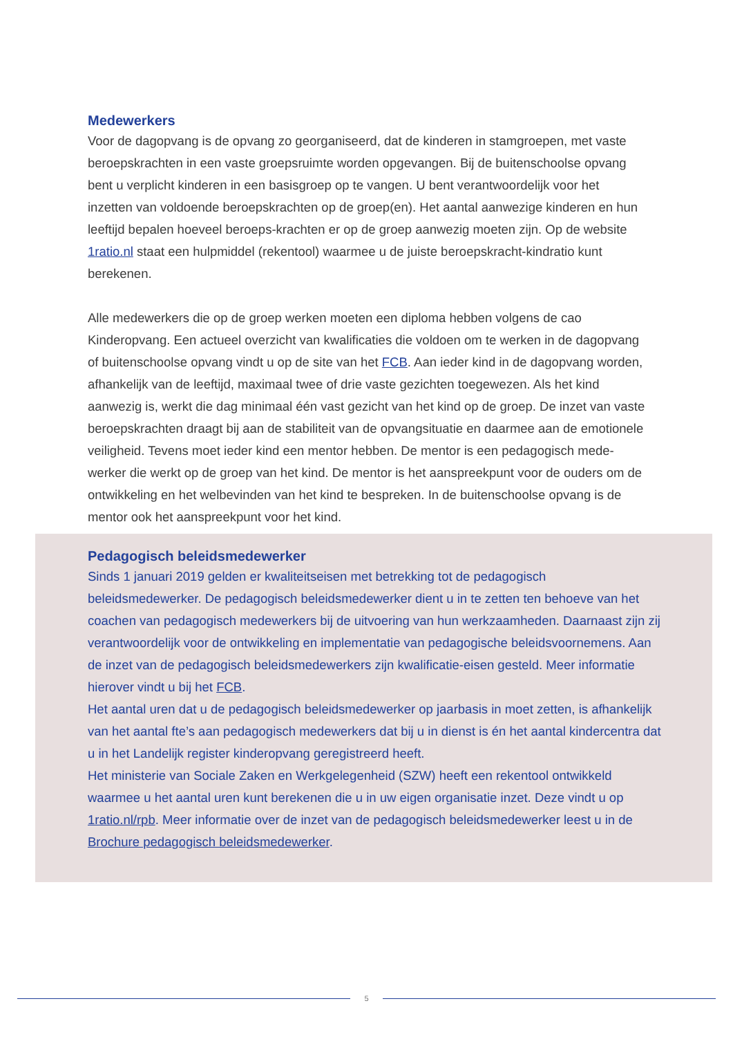Medewerkers
Voor de dagopvang is de opvang zo georganiseerd, dat de kinderen in stamgroepen, met vaste beroepskrachten in een vaste groepsruimte worden opgevangen. Bij de buitenschoolse opvang bent u verplicht kinderen in een basisgroep op te vangen. U bent verantwoordelijk voor het inzetten van voldoende beroepskrachten op de groep(en). Het aantal aanwezige kinderen en hun leeftijd bepalen hoeveel beroeps-krachten er op de groep aanwezig moeten zijn. Op de website 1ratio.nl staat een hulpmiddel (rekentool) waarmee u de juiste beroepskracht-kindratio kunt berekenen.
Alle medewerkers die op de groep werken moeten een diploma hebben volgens de cao Kinderopvang. Een actueel overzicht van kwalificaties die voldoen om te werken in de dagopvang of buitenschoolse opvang vindt u op de site van het FCB. Aan ieder kind in de dagopvang worden, afhankelijk van de leeftijd, maximaal twee of drie vaste gezichten toegewezen. Als het kind aanwezig is, werkt die dag minimaal één vast gezicht van het kind op de groep. De inzet van vaste beroepskrachten draagt bij aan de stabiliteit van de opvangsituatie en daarmee aan de emotionele veiligheid. Tevens moet ieder kind een mentor hebben. De mentor is een pedagogisch mede-werker die werkt op de groep van het kind. De mentor is het aanspreekpunt voor de ouders om de ontwikkeling en het welbevinden van het kind te bespreken. In de buitenschoolse opvang is de mentor ook het aanspreekpunt voor het kind.
Pedagogisch beleidsmedewerker
Sinds 1 januari 2019 gelden er kwaliteitseisen met betrekking tot de pedagogisch beleidsmedewerker. De pedagogisch beleidsmedewerker dient u in te zetten ten behoeve van het coachen van pedagogisch medewerkers bij de uitvoering van hun werkzaamheden. Daarnaast zijn zij verantwoordelijk voor de ontwikkeling en implementatie van pedagogische beleidsvoornemens. Aan de inzet van de pedagogisch beleidsmedewerkers zijn kwalificatie-eisen gesteld. Meer informatie hierover vindt u bij het FCB.
Het aantal uren dat u de pedagogisch beleidsmedewerker op jaarbasis in moet zetten, is afhankelijk van het aantal fte’s aan pedagogisch medewerkers dat bij u in dienst is én het aantal kindercentra dat u in het Landelijk register kinderopvang geregistreerd heeft.
Het ministerie van Sociale Zaken en Werkgelegenheid (SZW) heeft een rekentool ontwikkeld waarmee u het aantal uren kunt berekenen die u in uw eigen organisatie inzet. Deze vindt u op 1ratio.nl/rpb. Meer informatie over de inzet van de pedagogisch beleidsmedewerker leest u in de Brochure pedagogisch beleidsmedewerker.
5